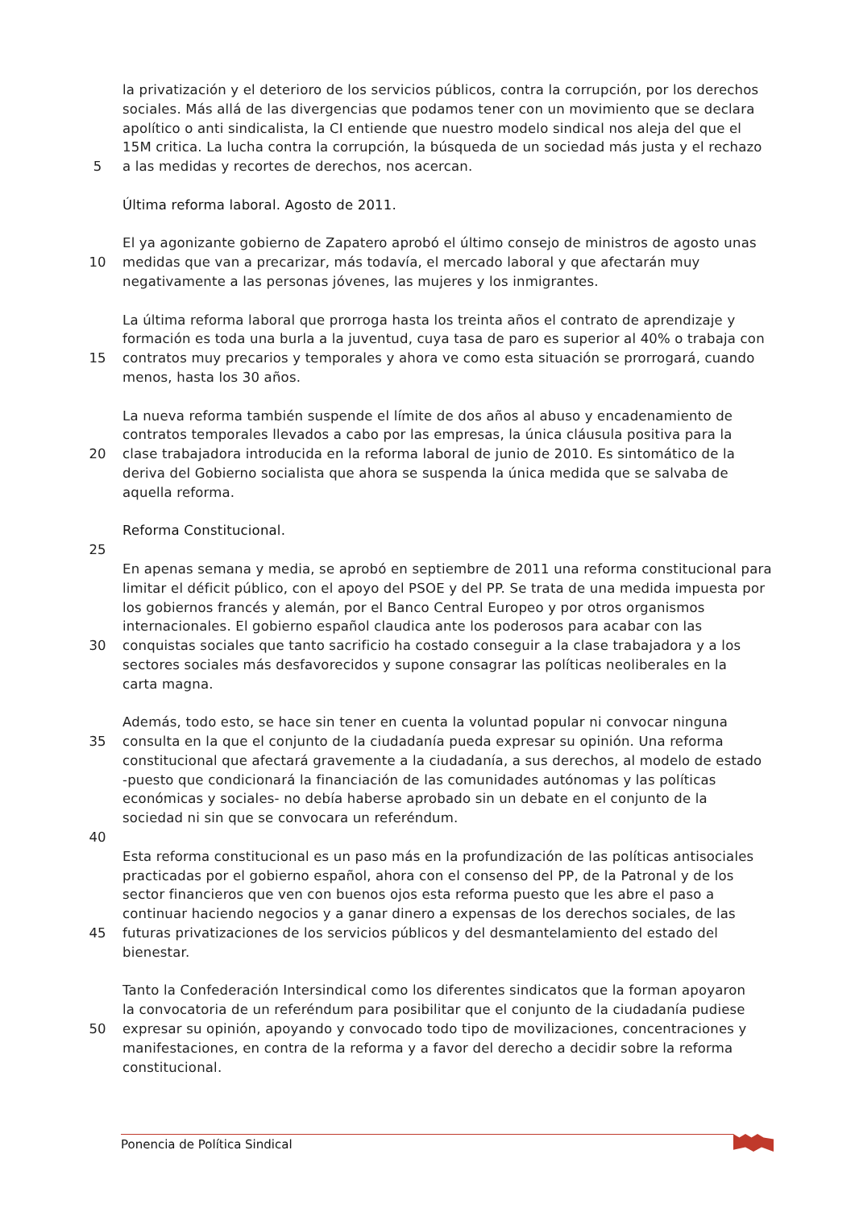la privatización y el deterioro de los servicios públicos, contra la corrupción, por los derechos
sociales. Más allá de las divergencias que podamos tener con un movimiento que se declara
apolítico o anti sindicalista, la CI entiende que nuestro modelo sindical nos aleja del que el
15M critica. La lucha contra la corrupción, la búsqueda de un sociedad más justa y el rechazo
5 a las medidas y recortes de derechos, nos acercan.
Última reforma laboral. Agosto de 2011.
El ya agonizante gobierno de Zapatero aprobó el último consejo de ministros de agosto unas
10 medidas que van a precarizar, más todavía, el mercado laboral y que afectarán muy
negativamente a las personas jóvenes, las mujeres y los inmigrantes.
La última reforma laboral que prorroga hasta los treinta años el contrato de aprendizaje y
formación es toda una burla a la juventud, cuya tasa de paro es superior al 40% o trabaja con
15 contratos muy precarios y temporales y ahora ve como esta situación se prorrogará, cuando
menos, hasta los 30 años.
La nueva reforma también suspende el límite de dos años al abuso y encadenamiento de
contratos temporales llevados a cabo por las empresas, la única cláusula positiva para la
20 clase trabajadora introducida en la reforma laboral de junio de 2010. Es sintomático de la
deriva del Gobierno socialista que ahora se suspenda la única medida que se salvaba de
aquella reforma.
Reforma Constitucional.
25
En apenas semana y media, se aprobó en septiembre de 2011 una reforma constitucional para
limitar el déficit público, con el apoyo del PSOE y del PP. Se trata de una medida impuesta por
los gobiernos francés y alemán, por el Banco Central Europeo y por otros organismos
internacionales. El gobierno español claudica ante los poderosos para acabar con las
30 conquistas sociales que tanto sacrificio ha costado conseguir a la clase trabajadora y a los
sectores sociales más desfavorecidos y supone consagrar las políticas neoliberales en la
carta magna.
Además, todo esto, se hace sin tener en cuenta la voluntad popular ni convocar ninguna
35 consulta en la que el conjunto de la ciudadanía pueda expresar su opinión. Una reforma
constitucional que afectará gravemente a la ciudadanía, a sus derechos, al modelo de estado
-puesto que condicionará la financiación de las comunidades autónomas y las políticas
económicas y sociales- no debía haberse aprobado sin un debate en el conjunto de la
sociedad ni sin que se convocara un referéndum.
40
Esta reforma constitucional es un paso más en la profundización de las políticas antisociales
practicadas por el gobierno español, ahora con el consenso del PP, de la Patronal y de los
sector financieros que ven con buenos ojos esta reforma puesto que les abre el paso a
continuar haciendo negocios y a ganar dinero a expensas de los derechos sociales, de las
45 futuras privatizaciones de los servicios públicos y del desmantelamiento del estado del
bienestar.
Tanto la Confederación Intersindical como los diferentes sindicatos que la forman apoyaron
la convocatoria de un referéndum para posibilitar que el conjunto de la ciudadanía pudiese
50 expresar su opinión, apoyando y convocado todo tipo de movilizaciones, concentraciones y
manifestaciones, en contra de la reforma y a favor del derecho a decidir sobre la reforma
constitucional.
Ponencia de Política Sindical